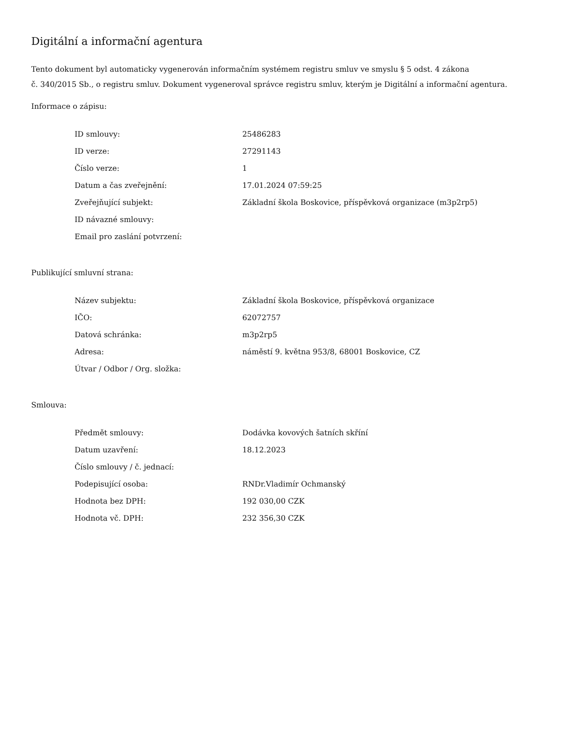Digitální a informační agentura
Tento dokument byl automaticky vygenerován informačním systémem registru smluv ve smyslu § 5 odst. 4 zákona
č. 340/2015 Sb., o registru smluv. Dokument vygeneroval správce registru smluv, kterým je Digitální a informační agentura.
Informace o zápisu:
| ID smlouvy: | 25486283 |
| ID verze: | 27291143 |
| Číslo verze: | 1 |
| Datum a čas zveřejnění: | 17.01.2024 07:59:25 |
| Zveřejňující subjekt: | Základní škola Boskovice, příspěvková organizace (m3p2rp5) |
| ID návazné smlouvy: | |
| Email pro zaslání potvrzení: | |
Publikující smluvní strana:
| Název subjektu: | Základní škola Boskovice, příspěvková organizace |
| IČO: | 62072757 |
| Datová schránka: | m3p2rp5 |
| Adresa: | náměstí 9. května 953/8, 68001 Boskovice, CZ |
| Útvar / Odbor / Org. složka: | |
Smlouva:
| Předmět smlouvy: | Dodávka kovových šatních skříní |
| Datum uzavření: | 18.12.2023 |
| Číslo smlouvy / č. jednací: | |
| Podepisující osoba: | RNDr.Vladimír Ochmanský |
| Hodnota bez DPH: | 192 030,00 CZK |
| Hodnota vč. DPH: | 232 356,30 CZK |